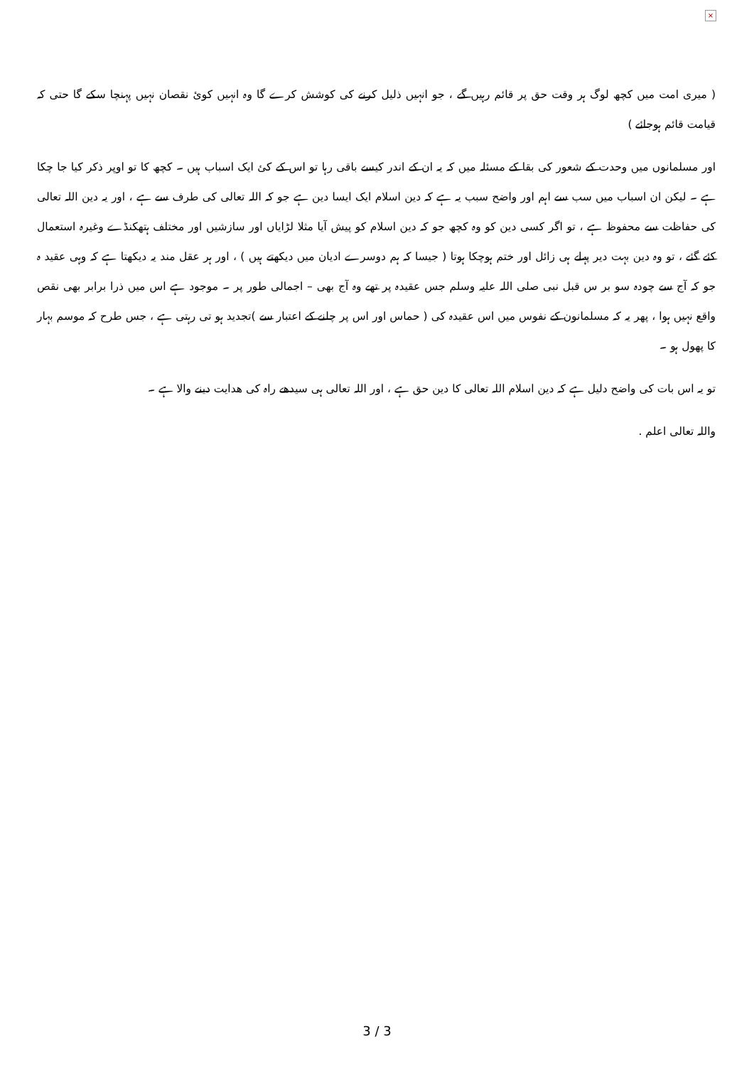×
( میری امت میں کچھ لوگ ہر وقت حق پر قائم رہیں گے ، جو انہیں ذلیل کرنے کی کوشش کرے گا وہ انہیں کوئ نقصان نہیں پہنچا سکے گا حتی کہ قیامت قائم ہوجائے )
اور مسلمانوں میں وحدت کے شعور کی بقا کے مسئلہ میں کہ یہ ان کے اندر کیسے باقی رہا تو اس کے کئ ایک اسباب ہیں ۔ کچھ کا تو اوپر ذکر کیا جا چکا ہے ۔ لیکن ان اسباب میں سب سے اہم اور واضح سبب یہ ہے کہ دین اسلام ایک ایسا دین ہے جو کہ اللہ تعالی کی طرف سے ہے ، اور یہ دین اللہ تعالی کی حفاظت سے محفوظ ہے ، تو اگر کسی دین کو وہ کچھ جو کہ دین اسلام کو پیش آیا مثلا لڑایاں اور سازشیں اور مختلف ہتھکنڈے وغیرہ استعمال کئے گئے ، تو وہ دین بہت دیر پہلے ہی زائل اور ختم ہوچکا ہوتا ( جیسا کہ ہم دوسرے ادیان میں دیکھتے ہیں ) ، اور ہر عقل مند یہ دیکھتا ہے کہ وہی عقید ہ جو کہ آج سے چودہ سو بر س قبل نبی صلی اللہ علیہ وسلم جس عقیدہ پر تھے وہ آج بھی – اجمالی طور پر ۔ موجود ہے اس میں ذرا برابر بھی نقص واقع نہیں ہوا ، پھر یہ کہ مسلمانون کے نفوس میں اس عقیدہ کی ( حماس اور اس پر چلنے کے اعتبار سے )تجدید ہو تی رہتی ہے ، جس طرح کہ موسم بہار کا پھول ہو ۔
تو یہ اس بات کی واضح دلیل ہے کہ دین اسلام اللہ تعالی کا دین حق ہے ، اور اللہ تعالی ہی سیدھے راہ کی ھدایت دینے والا ہے ۔
واللہ تعالی اعلم .
3 / 3